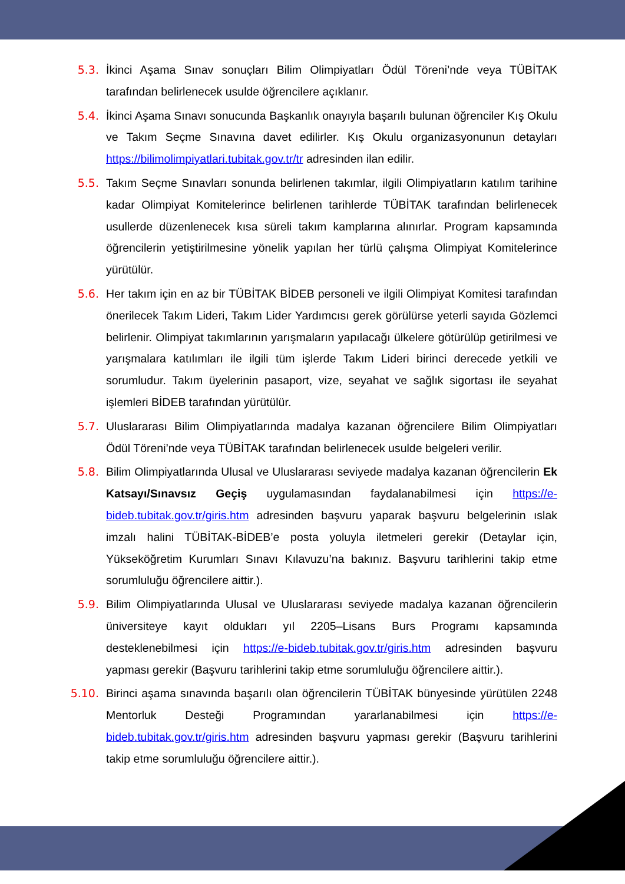5.3. İkinci Aşama Sınav sonuçları Bilim Olimpiyatları Ödül Töreni’nde veya TÜBİTAK tarafından belirlenecek usulde öğrencilere açıklanır.
5.4. İkinci Aşama Sınavı sonucunda Başkanlık onayıyla başarılı bulunan öğrenciler Kış Okulu ve Takım Seçme Sınavına davet edilirler. Kış Okulu organizasyonunun detayları https://bilimolimpiyatlari.tubitak.gov.tr/tr adresinden ilan edilir.
5.5. Takım Seçme Sınavları sonunda belirlenen takımlar, ilgili Olimpiyatların katılım tarihine kadar Olimpiyat Komitelerince belirlenen tarihlerde TÜBİTAK tarafından belirlenecek usullerde düzenlenecek kısa süreli takım kamplarına alınırlar. Program kapsamında öğrencilerin yetiştirilmesine yönelik yapılan her türlü çalışma Olimpiyat Komitelerince yürütülür.
5.6. Her takım için en az bir TÜBİTAK BİDEB personeli ve ilgili Olimpiyat Komitesi tarafından önerilecek Takım Lideri, Takım Lider Yardımcısı gerek görülürse yeterli sayıda Gözlemci belirlenir. Olimpiyat takımlarının yarışmaların yapılacağı ülkelere götürülüp getirilmesi ve yarışmalara katılımları ile ilgili tüm işlerde Takım Lideri birinci derecede yetkili ve sorumludur. Takım üyelerinin pasaport, vize, seyahat ve sağlık sigortası ile seyahat işlemleri BİDEB tarafından yürütülür.
5.7. Uluslararası Bilim Olimpiyatlarında madalya kazanan öğrencilere Bilim Olimpiyatları Ödül Töreni’nde veya TÜBİTAK tarafından belirlenecek usulde belgeleri verilir.
5.8. Bilim Olimpiyatlarında Ulusal ve Uluslararası seviyede madalya kazanan öğrencilerin Ek Katsayı/Sınavsız Geçiş uygulamasından faydalanabilmesi için https://e-bideb.tubitak.gov.tr/giris.htm adresinden başvuru yaparak başvuru belgelerinin ıslak imzalı halini TÜBİTAK-BİDEB’e posta yoluyla iletmeleri gerekir (Detaylar için, Yükseköğretim Kurumları Sınavı Kılavuzu’na bakınız. Başvuru tarihlerini takip etme sorumluluğu öğrencilere aittir.).
5.9. Bilim Olimpiyatlarında Ulusal ve Uluslararası seviyede madalya kazanan öğrencilerin üniversiteye kayıt oldukları yıl 2205–Lisans Burs Programı kapsamında desteklenebilmesi için https://e-bideb.tubitak.gov.tr/giris.htm adresinden başvuru yapması gerekir (Başvuru tarihlerini takip etme sorumluluğu öğrencilere aittir.).
5.10. Birinci aşama sınavında başarılı olan öğrencilerin TÜBİTAK bünyesinde yürütülen 2248 Mentorluk Desteği Programından yararlanabilmesi için https://e-bideb.tubitak.gov.tr/giris.htm adresinden başvuru yapması gerekir (Başvuru tarihlerini takip etme sorumluluğu öğrencilere aittir.).